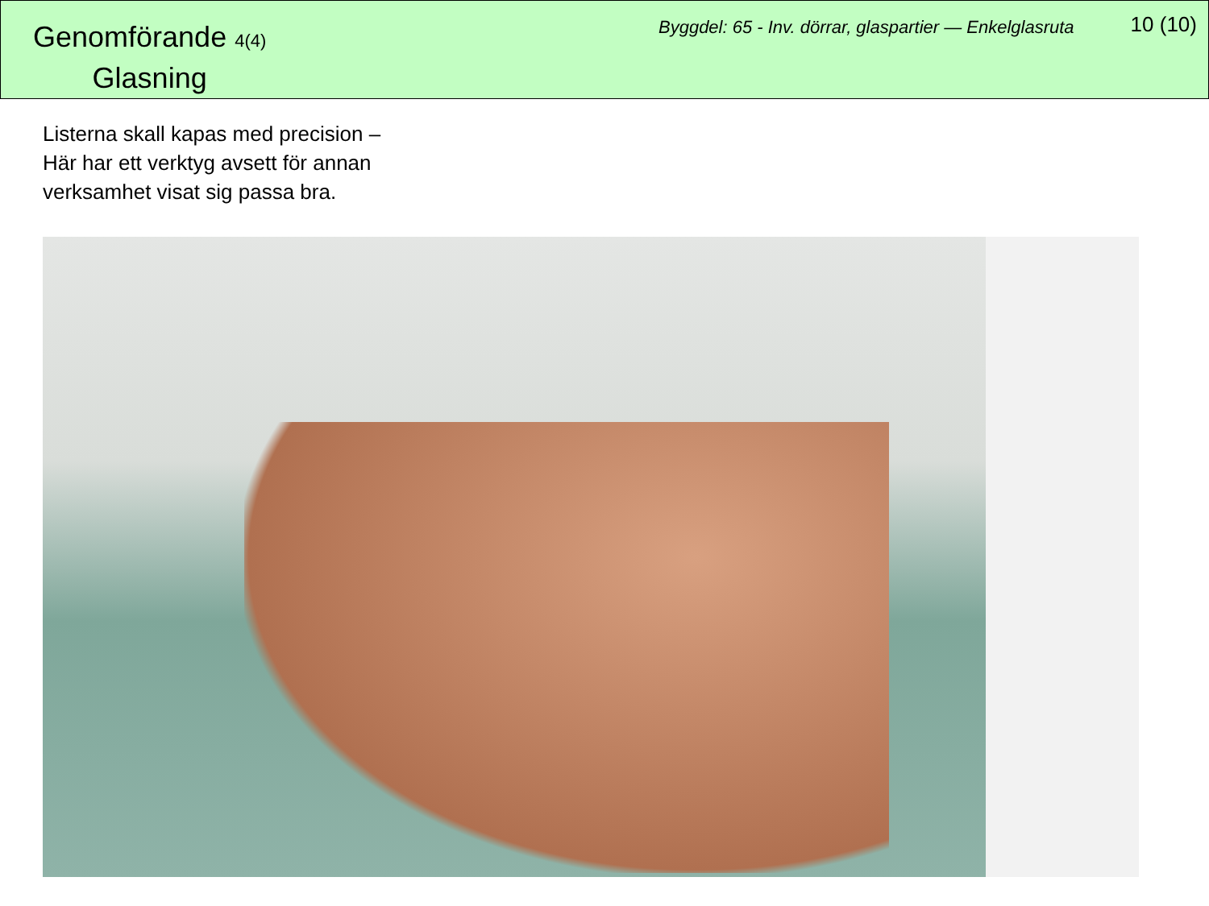Genomförande 4(4)
Glasning
Byggdel: 65 - Inv. dörrar, glaspartier — Enkelglasruta
10 (10)
Listerna skall kapas med precision –
Här har ett verktyg avsett för annan
verksamhet visat sig passa bra.